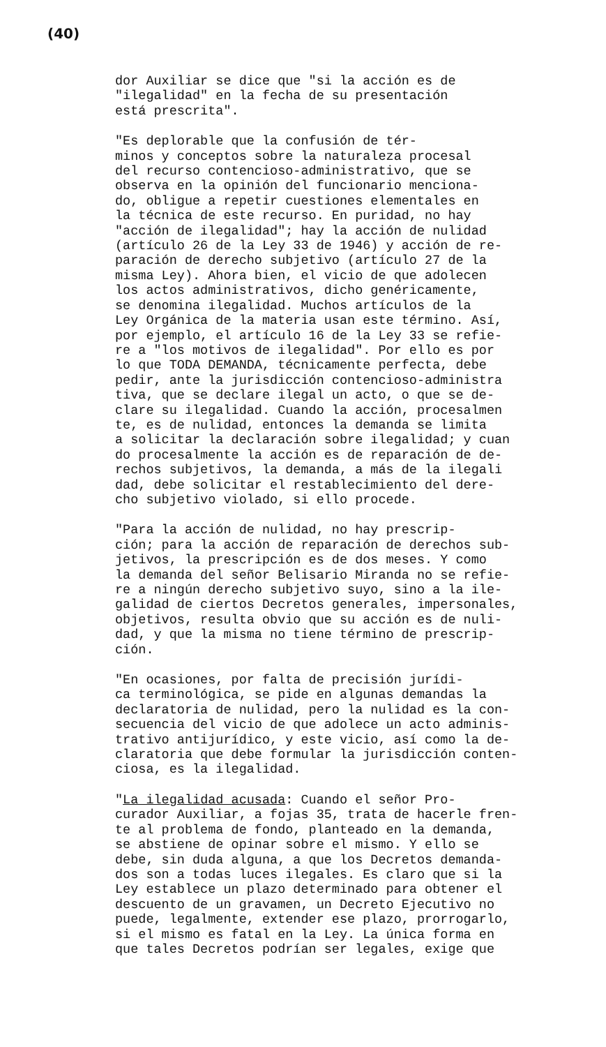(40)
dor Auxiliar se dice que "si la acción es de "ilegalidad" en la fecha de su presentación está prescrita".
"Es deplorable que la confusión de tér- minos y conceptos sobre la naturaleza procesal del recurso contencioso-administrativo, que se observa en la opinión del funcionario menciona- do, obligue a repetir cuestiones elementales en la técnica de este recurso. En puridad, no hay "acción de ilegalidad"; hay la acción de nulidad (artículo 26 de la Ley 33 de 1946) y acción de re- paración de derecho subjetivo (artículo 27 de la misma Ley). Ahora bien, el vicio de que adolecen los actos administrativos, dicho genéricamente, se denomina ilegalidad. Muchos artículos de la Ley Orgánica de la materia usan este término. Así, por ejemplo, el artículo 16 de la Ley 33 se refie- re a "los motivos de ilegalidad". Por ello es por lo que TODA DEMANDA, técnicamente perfecta, debe pedir, ante la jurisdicción contencioso-administra tiva, que se declare ilegal un acto, o que se de- clare su ilegalidad. Cuando la acción, procesalmen te, es de nulidad, entonces la demanda se limita a solicitar la declaración sobre ilegalidad; y cuan do procesalmente la acción es de reparación de de- rechos subjetivos, la demanda, a más de la ilegali dad, debe solicitar el restablecimiento del dere- cho subjetivo violado, si ello procede.
"Para la acción de nulidad, no hay prescrip- ción; para la acción de reparación de derechos sub- jetivos, la prescripción es de dos meses. Y como la demanda del señor Belisario Miranda no se refie- re a ningún derecho subjetivo suyo, sino a la ile- galidad de ciertos Decretos generales, impersonales, objetivos, resulta obvio que su acción es de nuli- dad, y que la misma no tiene término de prescrip- ción.
"En ocasiones, por falta de precisión jurídi- ca terminológica, se pide en algunas demandas la declaratoria de nulidad, pero la nulidad es la con- secuencia del vicio de que adolece un acto adminis- trativo antijurídico, y este vicio, así como la de- claratoria que debe formular la jurisdicción conten- ciosa, es la ilegalidad.
"La ilegalidad acusada: Cuando el señor Pro- curador Auxiliar, a fojas 35, trata de hacerle fren- te al problema de fondo, planteado en la demanda, se abstiene de opinar sobre el mismo. Y ello se debe, sin duda alguna, a que los Decretos demanda- dos son a todas luces ilegales. Es claro que si la Ley establece un plazo determinado para obtener el descuento de un gravamen, un Decreto Ejecutivo no puede, legalmente, extender ese plazo, prorrogarlo, si el mismo es fatal en la Ley. La única forma en que tales Decretos podrían ser legales, exige que